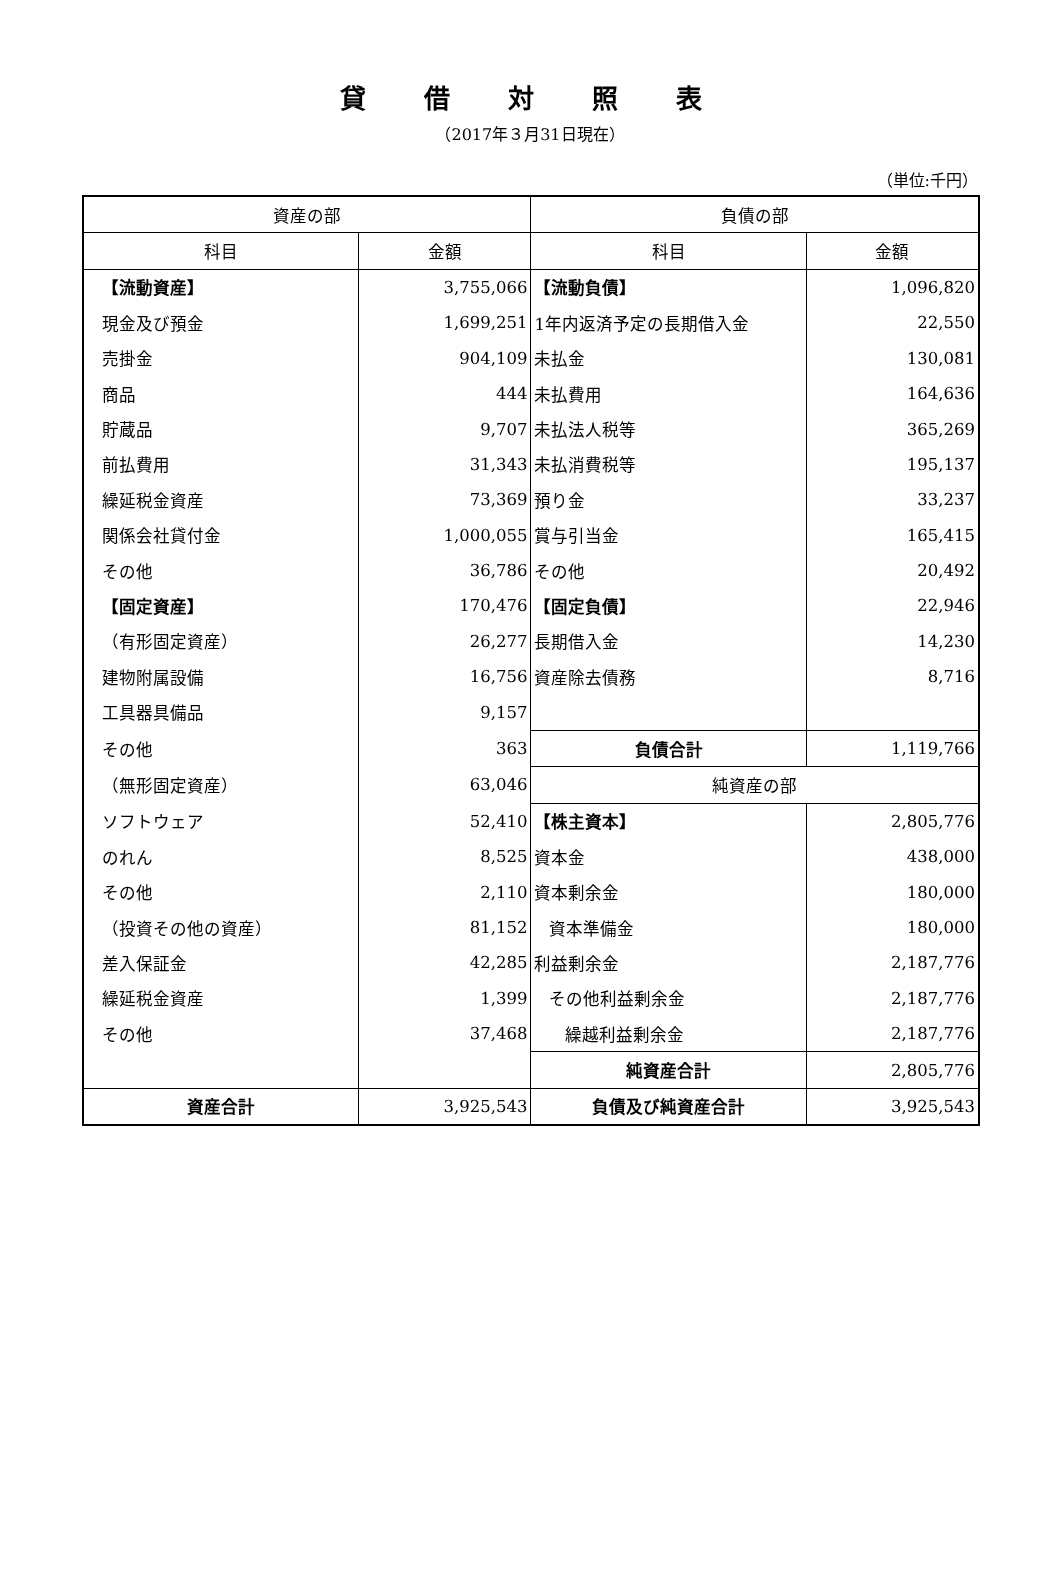貸借対照表
（2017年３月31日現在）
（単位:千円）
| 資産の部 | | 負債の部 | |
| --- | --- | --- | --- |
| 科目 | 金額 | 科目 | 金額 |
| 【流動資産】 | 3,755,066 | 【流動負債】 | 1,096,820 |
| 現金及び預金 | 1,699,251 | 1年内返済予定の長期借入金 | 22,550 |
| 売掛金 | 904,109 | 未払金 | 130,081 |
| 商品 | 444 | 未払費用 | 164,636 |
| 貯蔵品 | 9,707 | 未払法人税等 | 365,269 |
| 前払費用 | 31,343 | 未払消費税等 | 195,137 |
| 繰延税金資産 | 73,369 | 預り金 | 33,237 |
| 関係会社貸付金 | 1,000,055 | 賞与引当金 | 165,415 |
| その他 | 36,786 | その他 | 20,492 |
| 【固定資産】 | 170,476 | 【固定負債】 | 22,946 |
| （有形固定資産） | 26,277 | 長期借入金 | 14,230 |
| 建物附属設備 | 16,756 | 資産除去債務 | 8,716 |
| 工具器具備品 | 9,157 | | |
| その他 | 363 | 負債合計 | 1,119,766 |
| （無形固定資産） | 63,046 | 純資産の部 | |
| ソフトウェア | 52,410 | 【株主資本】 | 2,805,776 |
| のれん | 8,525 | 資本金 | 438,000 |
| その他 | 2,110 | 資本剰余金 | 180,000 |
| （投資その他の資産） | 81,152 | 資本準備金 | 180,000 |
| 差入保証金 | 42,285 | 利益剰余金 | 2,187,776 |
| 繰延税金資産 | 1,399 | その他利益剰余金 | 2,187,776 |
| その他 | 37,468 | 繰越利益剰余金 | 2,187,776 |
| | | 純資産合計 | 2,805,776 |
| 資産合計 | 3,925,543 | 負債及び純資産合計 | 3,925,543 |